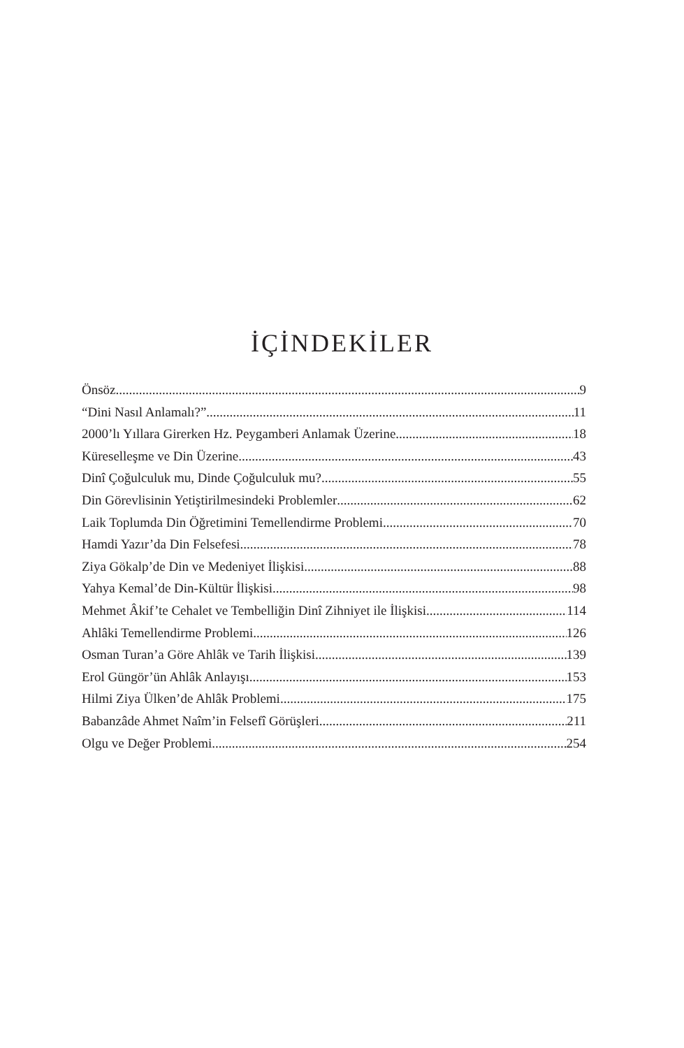İÇİNDEKİLER
Önsöz 9
“Dini Nasıl Anlamalı?” 11
2000’lı Yıllara Girerken Hz. Peygamberi Anlamak Üzerine 18
Küreselleşme ve Din Üzerine 43
Dinî Çoğulculuk mu, Dinde Çoğulculuk mu? 55
Din Görevlisinin Yetiştirilmesindeki Problemler 62
Laik Toplumda Din Öğretimini Temellendirme Problemi 70
Hamdi Yazır’da Din Felsefesi 78
Ziya Gökalp’de Din ve Medeniyet İlişkisi 88
Yahya Kemal’de Din-Kültür İlişkisi 98
Mehmet Âkif’te Cehalet ve Tembelliğin Dinî Zihniyet ile İlişkisi 114
Ahlâki Temellendirme Problemi 126
Osman Turan’a Göre Ahlâk ve Tarih İlişkisi 139
Erol Güngör’ün Ahlâk Anlayışı 153
Hilmi Ziya Ülken’de Ahlâk Problemi 175
Babanzâde Ahmet Naîm’in Felsefî Görüşleri 211
Olgu ve Değer Problemi 254